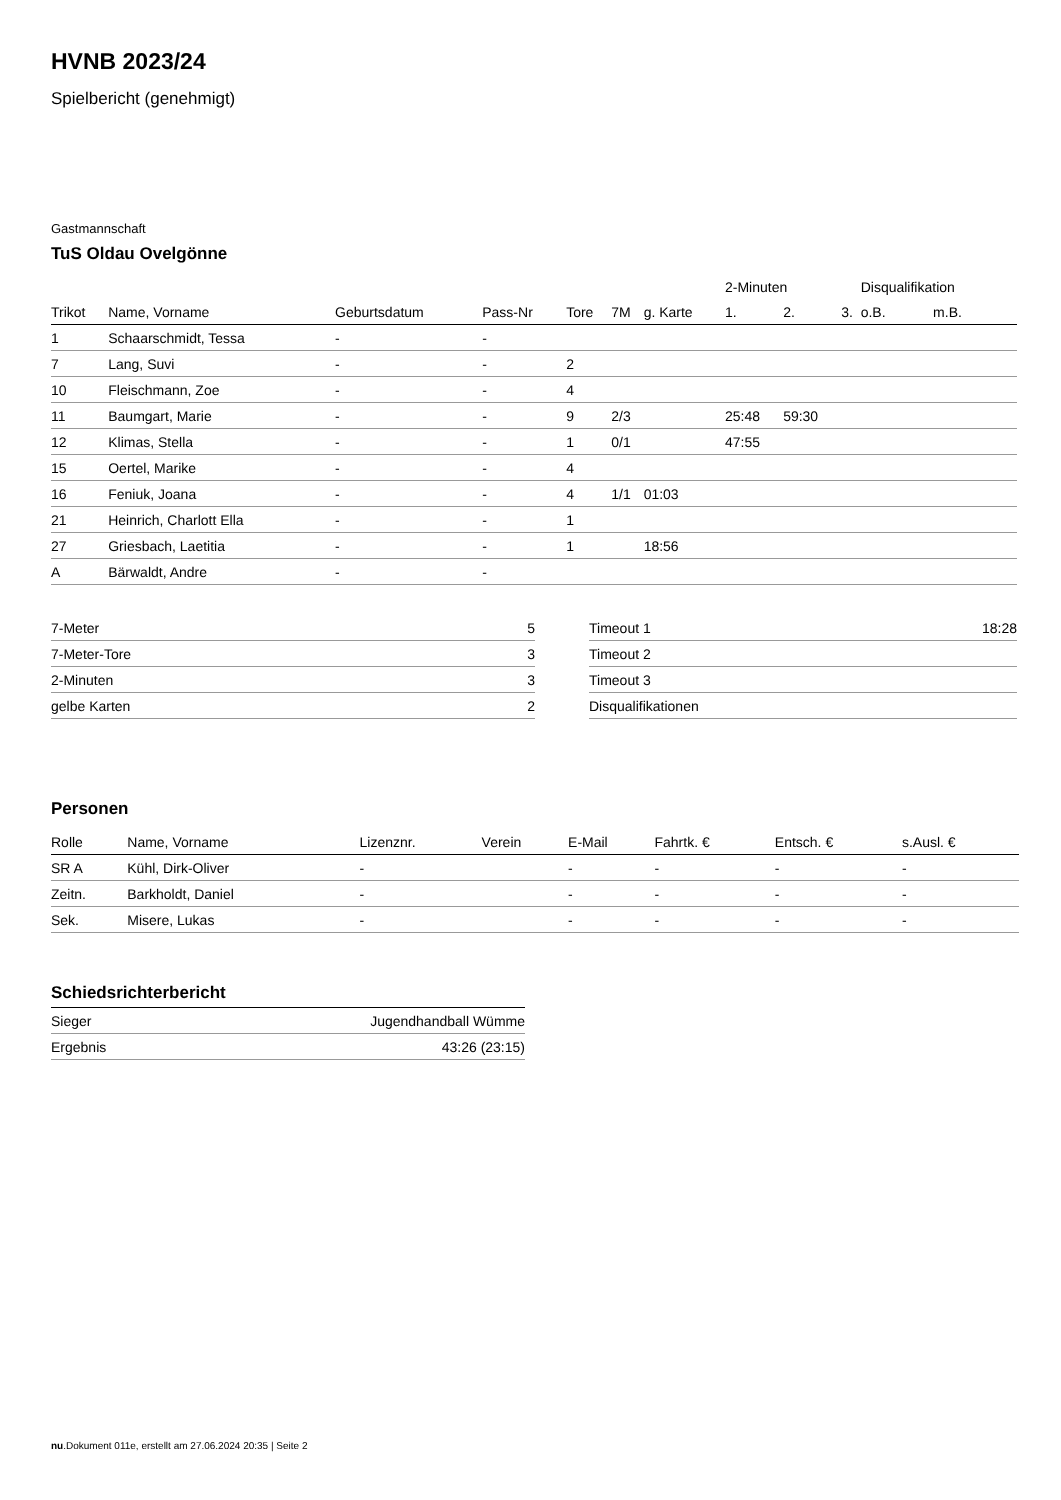HVNB 2023/24
Spielbericht (genehmigt)
Gastmannschaft
TuS Oldau Ovelgönne
| | | | | | | | 2-Minuten | | | Disqualifikation | |
| Trikot | Name, Vorname | Geburtsdatum | Pass-Nr | Tore | 7M | g. Karte | 1. | 2. | 3. | o.B. | m.B. |
| 1 | Schaarschmidt, Tessa | - | - | | | | | | | | |
| 7 | Lang, Suvi | - | - | 2 | | | | | | | |
| 10 | Fleischmann, Zoe | - | - | 4 | | | | | | | |
| 11 | Baumgart, Marie | - | - | 9 | 2/3 | | 25:48 | 59:30 | | | |
| 12 | Klimas, Stella | - | - | 1 | 0/1 | | 47:55 | | | | |
| 15 | Oertel, Marike | - | - | 4 | | | | | | | |
| 16 | Feniuk, Joana | - | - | 4 | 1/1 | 01:03 | | | | | |
| 21 | Heinrich, Charlott Ella | - | - | 1 | | | | | | | |
| 27 | Griesbach, Laetitia | - | - | 1 | | 18:56 | | | | | |
| A | Bärwaldt, Andre | - | - | | | | | | | | |
| 7-Meter | 5 |
| 7-Meter-Tore | 3 |
| 2-Minuten | 3 |
| gelbe Karten | 2 |
| Timeout 1 | 18:28 |
| Timeout 2 | |
| Timeout 3 | |
| Disqualifikationen | |
Personen
| Rolle | Name, Vorname | Lizenznr. | Verein | E-Mail | Fahrtk. € | Entsch. € | s.Ausl. € |
| --- | --- | --- | --- | --- | --- | --- | --- |
| SR A | Kühl, Dirk-Oliver | - | | - | - | - | - |
| Zeitn. | Barkholdt, Daniel | - | | - | - | - | - |
| Sek. | Misere, Lukas | - | | - | - | - | - |
Schiedsrichterbericht
| Sieger | Jugendhandball Wümme |
| Ergebnis | 43:26 (23:15) |
nu.Dokument 011e, erstellt am 27.06.2024 20:35 | Seite 2